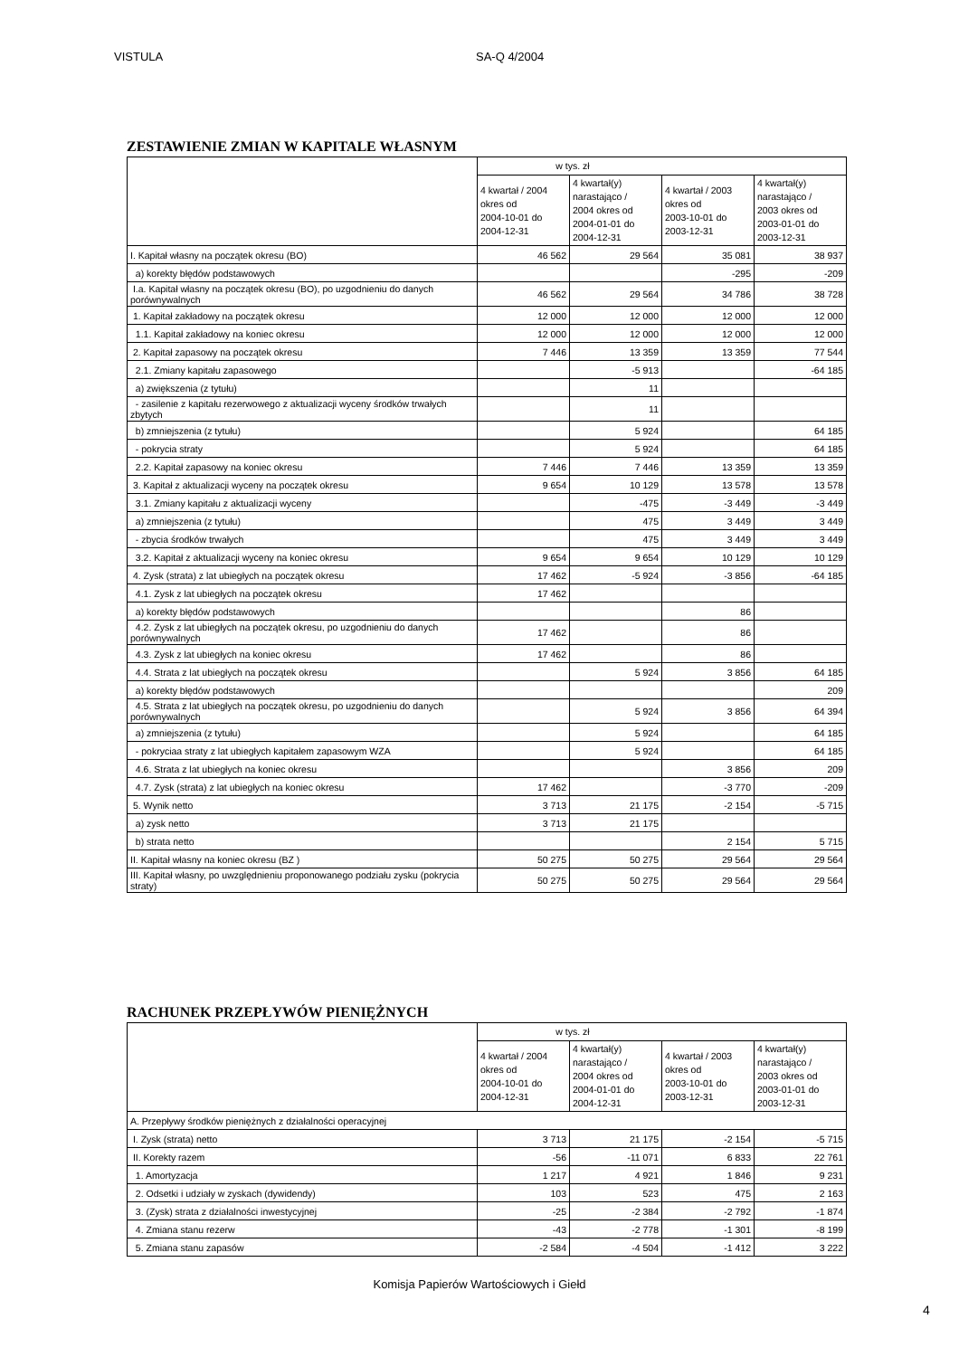VISTULA SA-Q 4/2004
ZESTAWIENIE ZMIAN W KAPITALE WŁASNYM
| | w tys. zł | | | |
| --- | --- | --- | --- | --- |
| | 4 kwartał / 2004 okres od 2004-10-01 do 2004-12-31 | 4 kwartał(y) narastająco / 2004 okres od 2004-01-01 do 2004-12-31 | 4 kwartał / 2003 okres od 2003-10-01 do 2003-12-31 | 4 kwartał(y) narastająco / 2003 okres od 2003-01-01 do 2003-12-31 |
| I. Kapitał własny na początek okresu (BO) | 46 562 | 29 564 | 35 081 | 38 937 |
| a) korekty błędów podstawowych | | | -295 | -209 |
| I.a. Kapitał własny na początek okresu (BO), po uzgodnieniu do danych porównywalnych | 46 562 | 29 564 | 34 786 | 38 728 |
| 1. Kapitał zakładowy na początek okresu | 12 000 | 12 000 | 12 000 | 12 000 |
| 1.1. Kapitał zakładowy na koniec okresu | 12 000 | 12 000 | 12 000 | 12 000 |
| 2. Kapitał zapasowy na początek okresu | 7 446 | 13 359 | 13 359 | 77 544 |
| 2.1. Zmiany kapitału zapasowego | | -5 913 | | -64 185 |
| a) zwiększenia (z tytułu) | | 11 | | |
| - zasilenie z kapitału rezerwowego z aktualizacji wyceny środków trwałych zbytych | | 11 | | |
| b) zmniejszenia (z tytułu) | | 5 924 | | 64 185 |
| - pokrycia straty | | 5 924 | | 64 185 |
| 2.2. Kapitał zapasowy na koniec okresu | 7 446 | 7 446 | 13 359 | 13 359 |
| 3. Kapitał z aktualizacji wyceny na początek okresu | 9 654 | 10 129 | 13 578 | 13 578 |
| 3.1. Zmiany kapitału z aktualizacji wyceny | | -475 | -3 449 | -3 449 |
| a) zmniejszenia (z tytułu) | | 475 | 3 449 | 3 449 |
| - zbycia środków trwałych | | 475 | 3 449 | 3 449 |
| 3.2. Kapitał z aktualizacji wyceny na koniec okresu | 9 654 | 9 654 | 10 129 | 10 129 |
| 4. Zysk (strata) z lat ubiegłych na początek okresu | 17 462 | -5 924 | -3 856 | -64 185 |
| 4.1. Zysk z lat ubiegłych na początek okresu | 17 462 | | | |
| a) korekty błędów podstawowych | | | 86 | |
| 4.2. Zysk z lat ubiegłych na początek okresu, po uzgodnieniu do danych porównywalnych | 17 462 | | 86 | |
| 4.3. Zysk z lat ubiegłych na koniec okresu | 17 462 | | 86 | |
| 4.4. Strata z lat ubiegłych na początek okresu | | 5 924 | 3 856 | 64 185 |
| a) korekty błędów podstawowych | | | | 209 |
| 4.5. Strata z lat ubiegłych na początek okresu, po uzgodnieniu do danych porównywalnych | | 5 924 | 3 856 | 64 394 |
| a) zmniejszenia (z tytułu) | | 5 924 | | 64 185 |
| - pokryciaa straty z lat ubiegłych kapitałem zapasowym WZA | | 5 924 | | 64 185 |
| 4.6. Strata z lat ubiegłych na koniec okresu | | | 3 856 | 209 |
| 4.7. Zysk (strata) z lat ubiegłych na koniec okresu | 17 462 | | -3 770 | -209 |
| 5. Wynik netto | 3 713 | 21 175 | -2 154 | -5 715 |
| a) zysk netto | 3 713 | 21 175 | | |
| b) strata netto | | | 2 154 | 5 715 |
| II. Kapitał własny na koniec okresu (BZ ) | 50 275 | 50 275 | 29 564 | 29 564 |
| III. Kapitał własny, po uwzględnieniu proponowanego podziału zysku (pokrycia straty) | 50 275 | 50 275 | 29 564 | 29 564 |
RACHUNEK PRZEPŁYWÓW PIENIĘŻNYCH
| | w tys. zł | | | |
| --- | --- | --- | --- | --- |
| | 4 kwartał / 2004 okres od 2004-10-01 do 2004-12-31 | 4 kwartał(y) narastająco / 2004 okres od 2004-01-01 do 2004-12-31 | 4 kwartał / 2003 okres od 2003-10-01 do 2003-12-31 | 4 kwartał(y) narastająco / 2003 okres od 2003-01-01 do 2003-12-31 |
| A. Przepływy środków pieniężnych z działalności operacyjnej | | | | |
| I. Zysk (strata) netto | 3 713 | 21 175 | -2 154 | -5 715 |
| II. Korekty razem | -56 | -11 071 | 6 833 | 22 761 |
| 1. Amortyzacja | 1 217 | 4 921 | 1 846 | 9 231 |
| 2. Odsetki i udziały w zyskach (dywidendy) | 103 | 523 | 475 | 2 163 |
| 3. (Zysk) strata z działalności inwestycyjnej | -25 | -2 384 | -2 792 | -1 874 |
| 4. Zmiana stanu rezerw | -43 | -2 778 | -1 301 | -8 199 |
| 5. Zmiana stanu zapasów | -2 584 | -4 504 | -1 412 | 3 222 |
Komisja Papierów Wartościowych i Giełd
4